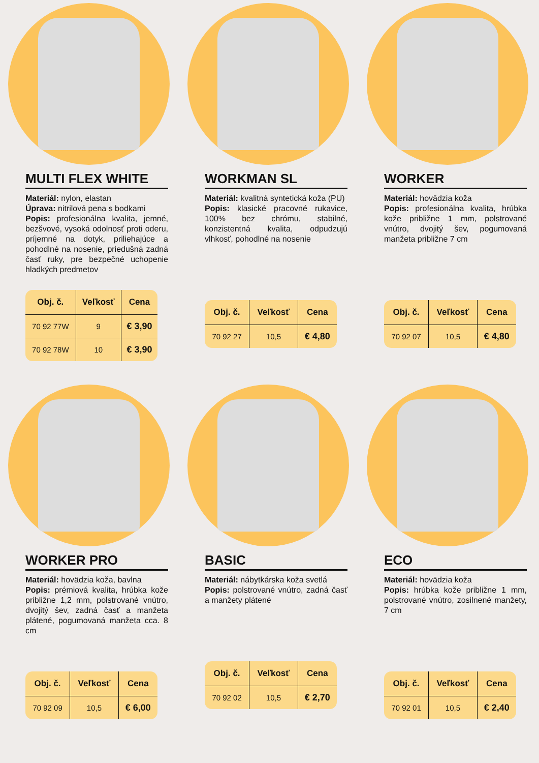MULTI FLEX WHITE
Materiál: nylon, elastan
Úprava: nitrilová pena s bodkami
Popis: profesionálna kvalita, jemné, bezšvové, vysoká odolnosť proti oderu, príjemné na dotyk, priliehajúce a pohodlné na nosenie, priedušná zadná časť ruky, pre bezpečné uchopenie hladkých predmetov
| Obj. č. | Veľkosť | Cena |
| --- | --- | --- |
| 70 92 77W | 9 | € 3,90 |
| 70 92 78W | 10 | € 3,90 |
WORKMAN SL
Materiál: kvalitná syntetická koža (PU)
Popis: klasické pracovné rukavice, 100% bez chrómu, stabilné, konzistentná kvalita, odpudzujú vlhkosť, pohodlné na nosenie
| Obj. č. | Veľkosť | Cena |
| --- | --- | --- |
| 70 92 27 | 10,5 | € 4,80 |
WORKER
Materiál: hovädzia koža
Popis: profesionálna kvalita, hrúbka kože približne 1 mm, polstrované vnútro, dvojitý šev, pogumovaná manžeta približne 7 cm
| Obj. č. | Veľkosť | Cena |
| --- | --- | --- |
| 70 92 07 | 10,5 | € 4,80 |
WORKER PRO
Materiál: hovädzia koža, bavlna
Popis: prémiová kvalita, hrúbka kože približne 1,2 mm, polstrované vnútro, dvojitý šev, zadná časť a manžeta plátené, pogumovaná manžeta cca. 8 cm
| Obj. č. | Veľkosť | Cena |
| --- | --- | --- |
| 70 92 09 | 10,5 | € 6,00 |
BASIC
Materiál: nábytkárska koža svetlá
Popis: polstrované vnútro, zadná časť a manžety plátené
| Obj. č. | Veľkosť | Cena |
| --- | --- | --- |
| 70 92 02 | 10,5 | € 2,70 |
ECO
Materiál: hovädzia koža
Popis: hrúbka kože približne 1 mm, polstrované vnútro, zosilnené manžety, 7 cm
| Obj. č. | Veľkosť | Cena |
| --- | --- | --- |
| 70 92 01 | 10,5 | € 2,40 |